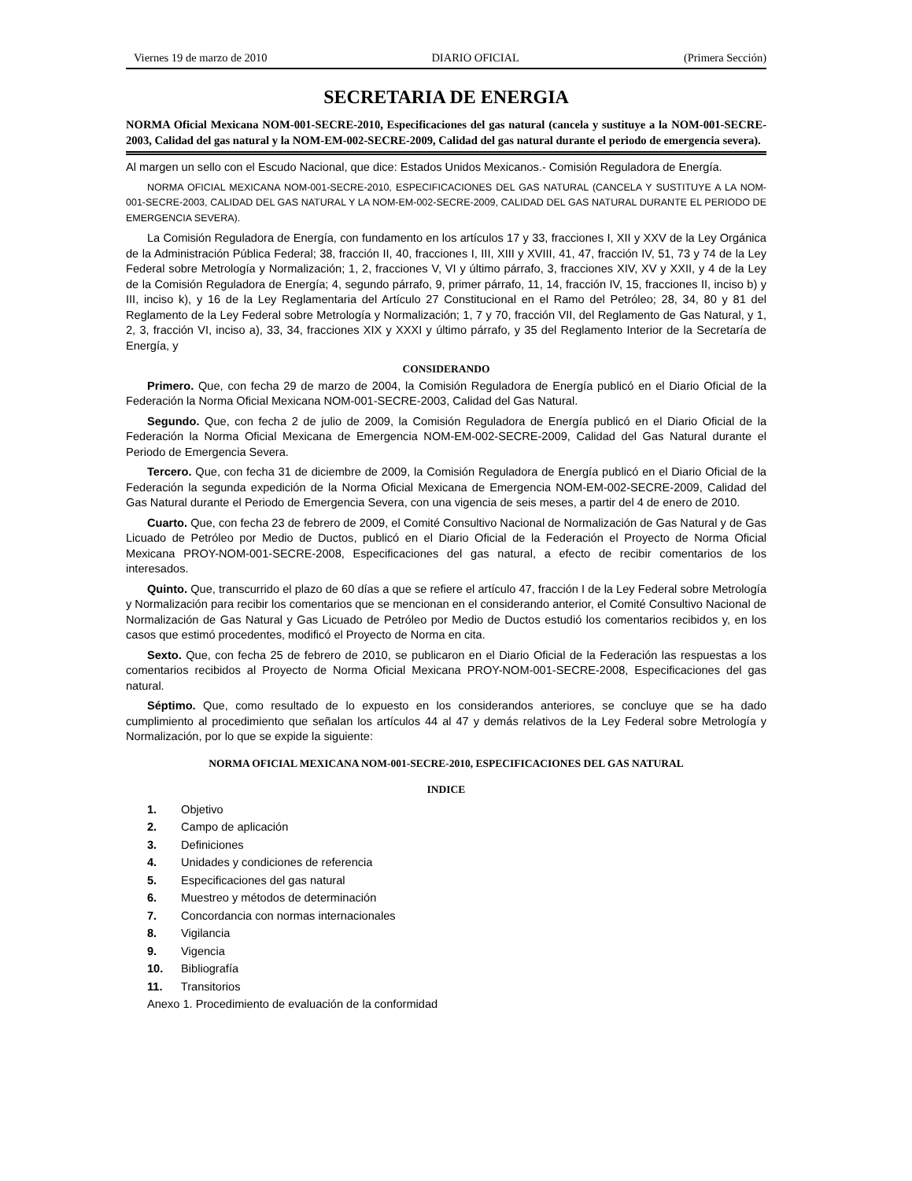Viernes 19 de marzo de 2010 DIARIO OFICIAL (Primera Sección)
SECRETARIA DE ENERGIA
NORMA Oficial Mexicana NOM-001-SECRE-2010, Especificaciones del gas natural (cancela y sustituye a la NOM-001-SECRE-2003, Calidad del gas natural y la NOM-EM-002-SECRE-2009, Calidad del gas natural durante el periodo de emergencia severa).
Al margen un sello con el Escudo Nacional, que dice: Estados Unidos Mexicanos.- Comisión Reguladora de Energía.
NORMA OFICIAL MEXICANA NOM-001-SECRE-2010, ESPECIFICACIONES DEL GAS NATURAL (CANCELA Y SUSTITUYE A LA NOM-001-SECRE-2003, CALIDAD DEL GAS NATURAL Y LA NOM-EM-002-SECRE-2009, CALIDAD DEL GAS NATURAL DURANTE EL PERIODO DE EMERGENCIA SEVERA).
La Comisión Reguladora de Energía, con fundamento en los artículos 17 y 33, fracciones I, XII y XXV de la Ley Orgánica de la Administración Pública Federal; 38, fracción II, 40, fracciones I, III, XIII y XVIII, 41, 47, fracción IV, 51, 73 y 74 de la Ley Federal sobre Metrología y Normalización; 1, 2, fracciones V, VI y último párrafo, 3, fracciones XIV, XV y XXII, y 4 de la Ley de la Comisión Reguladora de Energía; 4, segundo párrafo, 9, primer párrafo, 11, 14, fracción IV, 15, fracciones II, inciso b) y III, inciso k), y 16 de la Ley Reglamentaria del Artículo 27 Constitucional en el Ramo del Petróleo; 28, 34, 80 y 81 del Reglamento de la Ley Federal sobre Metrología y Normalización; 1, 7 y 70, fracción VII, del Reglamento de Gas Natural, y 1, 2, 3, fracción VI, inciso a), 33, 34, fracciones XIX y XXXI y último párrafo, y 35 del Reglamento Interior de la Secretaría de Energía, y
CONSIDERANDO
Primero. Que, con fecha 29 de marzo de 2004, la Comisión Reguladora de Energía publicó en el Diario Oficial de la Federación la Norma Oficial Mexicana NOM-001-SECRE-2003, Calidad del Gas Natural.
Segundo. Que, con fecha 2 de julio de 2009, la Comisión Reguladora de Energía publicó en el Diario Oficial de la Federación la Norma Oficial Mexicana de Emergencia NOM-EM-002-SECRE-2009, Calidad del Gas Natural durante el Periodo de Emergencia Severa.
Tercero. Que, con fecha 31 de diciembre de 2009, la Comisión Reguladora de Energía publicó en el Diario Oficial de la Federación la segunda expedición de la Norma Oficial Mexicana de Emergencia NOM-EM-002-SECRE-2009, Calidad del Gas Natural durante el Periodo de Emergencia Severa, con una vigencia de seis meses, a partir del 4 de enero de 2010.
Cuarto. Que, con fecha 23 de febrero de 2009, el Comité Consultivo Nacional de Normalización de Gas Natural y de Gas Licuado de Petróleo por Medio de Ductos, publicó en el Diario Oficial de la Federación el Proyecto de Norma Oficial Mexicana PROY-NOM-001-SECRE-2008, Especificaciones del gas natural, a efecto de recibir comentarios de los interesados.
Quinto. Que, transcurrido el plazo de 60 días a que se refiere el artículo 47, fracción I de la Ley Federal sobre Metrología y Normalización para recibir los comentarios que se mencionan en el considerando anterior, el Comité Consultivo Nacional de Normalización de Gas Natural y Gas Licuado de Petróleo por Medio de Ductos estudió los comentarios recibidos y, en los casos que estimó procedentes, modificó el Proyecto de Norma en cita.
Sexto. Que, con fecha 25 de febrero de 2010, se publicaron en el Diario Oficial de la Federación las respuestas a los comentarios recibidos al Proyecto de Norma Oficial Mexicana PROY-NOM-001-SECRE-2008, Especificaciones del gas natural.
Séptimo. Que, como resultado de lo expuesto en los considerandos anteriores, se concluye que se ha dado cumplimiento al procedimiento que señalan los artículos 44 al 47 y demás relativos de la Ley Federal sobre Metrología y Normalización, por lo que se expide la siguiente:
NORMA OFICIAL MEXICANA NOM-001-SECRE-2010, ESPECIFICACIONES DEL GAS NATURAL
INDICE
1. Objetivo
2. Campo de aplicación
3. Definiciones
4. Unidades y condiciones de referencia
5. Especificaciones del gas natural
6. Muestreo y métodos de determinación
7. Concordancia con normas internacionales
8. Vigilancia
9. Vigencia
10. Bibliografía
11. Transitorios
Anexo 1. Procedimiento de evaluación de la conformidad